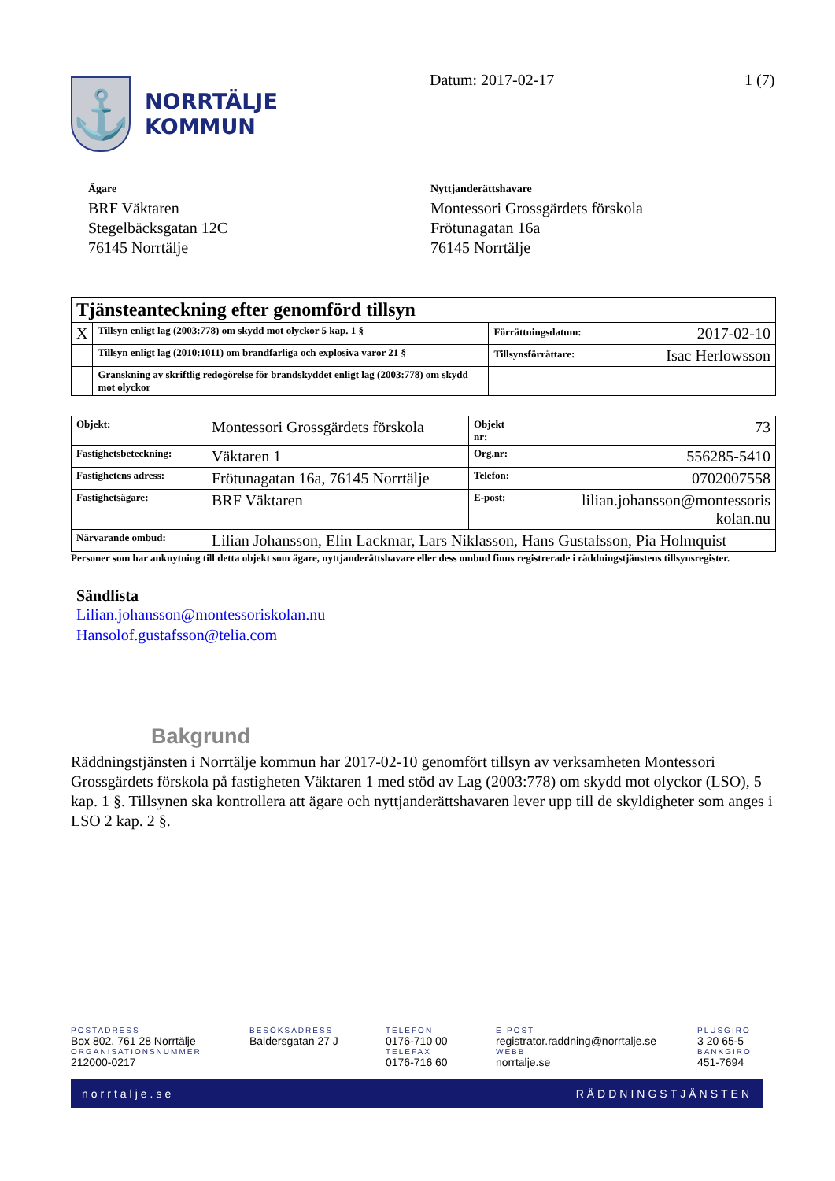⚓
NORRTÄLJE
KOMMUN
Datum: 2017-02-17 1 (7)
Ägare
BRF Väktaren
Stegelbäcksgatan 12C
76145 Norrtälje
Nyttjanderättshavare
Montessori Grossgärdets förskola
Frötunagatan 16a
76145 Norrtälje
| Tjänsteanteckning efter genomförd tillsyn | | |
| X | Tillsyn enligt lag (2003:778) om skydd mot olyckor 5 kap. 1 § | Förrättningsdatum: 2017-02-10 |
| | Tillsyn enligt lag (2010:1011) om brandfarliga och explosiva varor 21 § | Tillsynsförrättare: Isac Herlowsson |
| | Granskning av skriftlig redogörelse för brandskyddet enligt lag (2003:778) om skydd mot olyckor | |
| Objekt: | Montessori Grossgärdets förskola | Objekt nr: | 73 |
| Fastighetsbeteckning: | Väktaren 1 | Org.nr: | 556285-5410 |
| Fastighetens adress: | Frötunagatan 16a, 76145 Norrtälje | Telefon: | 0702007558 |
| Fastighetsägare: | BRF Väktaren | E-post: | lilian.johansson@montessoris kolan.nu |
| Närvarande ombud: | Lilian Johansson, Elin Lackmar, Lars Niklasson, Hans Gustafsson, Pia Holmquist | | |
Personer som har anknytning till detta objekt som ägare, nyttjanderättshavare eller dess ombud finns registrerade i räddningstjänstens tillsynsregister.
Sändlista
Lilian.johansson@montessoriskolan.nu
Hansolof.gustafsson@telia.com
Bakgrund
Räddningstjänsten i Norrtälje kommun har 2017-02-10 genomfört tillsyn av verksamheten Montessori Grossgärdets förskola på fastigheten Väktaren 1 med stöd av Lag (2003:778) om skydd mot olyckor (LSO), 5 kap. 1 §. Tillsynen ska kontrollera att ägare och nyttjanderättshavaren lever upp till de skyldigheter som anges i LSO 2 kap. 2 §.
POSTADRESS
Box 802, 761 28 Norrtälje
ORGANISATIONSNUMMER
212000-0217
BESÖKSADRESS
Baldersgatan 27 J
TELEFON
0176-710 00
TELEFAX
0176-716 60
E-POST
registrator.raddning@norrtalje.se
WEBB
norrtalje.se
PLUSGIRO
3 20 65-5
BANKGIRO
451-7694
norrtalje.se RÄDDNINGSTJÄNSTEN